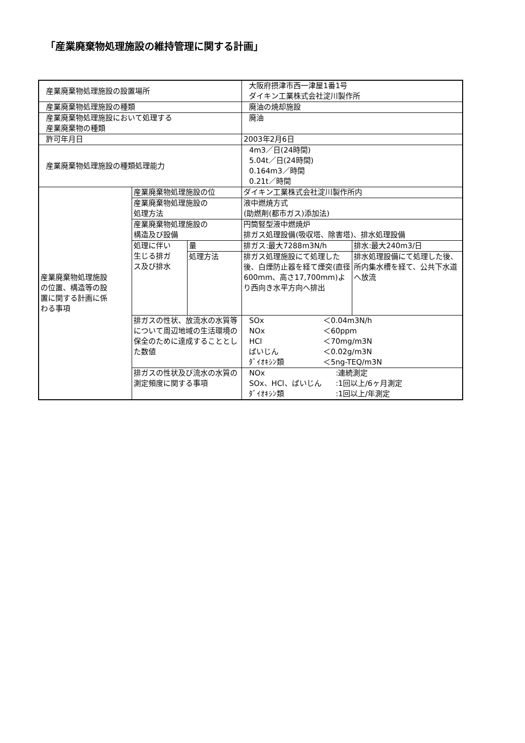「産業廃棄物処理施設の維持管理に関する計画」
| 産業廃棄物処理施設の設置場所 | | | 大阪府摂津市西一津屋1番1号 ダイキン工業株式会社淀川製作所 | |
| 産業廃棄物処理施設の種類 | | | 廃油の焼却施設 | |
| 産業廃棄物処理施設において処理する 産業廃棄物の種類 | | | 廃油 | |
| 許可年月日 | | | 2003年2月6日 | |
| 産業廃棄物処理施設の種類処理能力 | | | 4m3／日(24時間) 5.04t／日(24時間) 0.164m3／時間 0.21t／時間 | |
| 産業廃棄物処理施設 の位置、構造等の設 置に関する計画に係 わる事項 | 産業廃棄物処理施設の位 | | ダイキン工業株式会社淀川製作所内 | |
| | 産業廃棄物処理施設の 処理方法 | | 液中燃焼方式 (助燃剤(都市ガス)添加法) | |
| | 産業廃棄物処理施設の 構造及び設備 | | 円筒竪型液中燃焼炉 排ガス処理設備(吸収塔、除害塔)、排水処理設備 | |
| | 処理に伴い 生じる排ガ ス及び排水 | 量 | 排ガス:最大7288m3N/h | 排水:最大240m3/日 |
| | | 処理方法 | 排ガス処理施設にて処理した後、白煙防止器を経て煙突(直径600mm、高さ17,700mm)より西向き水平方向へ排出 | 排水処理設備にて処理した後、所内集水槽を経て、公共下水道へ放流 |
| | 排ガスの性状、放流水の水質等について周辺地域の生活環境の保全のために達成することとした数値 | | / SOx / ＜0.04m3N/h / / NOx / ＜60ppm / / HCl / ＜70mg/m3N / / ばいじん / ＜0.02g/m3N / / ﾀﾞｲｵｷｼﾝ類 / ＜5ng-TEQ/m3N / | |
| | 排ガスの性状及び流水の水質の測定頻度に関する事項 | | / NOx / :連続測定 / / SOx、HCl、ばいじん / :1回以上/6ヶ月測定 / / ﾀﾞｲｵｷｼﾝ類 / :1回以上/年測定 / | |